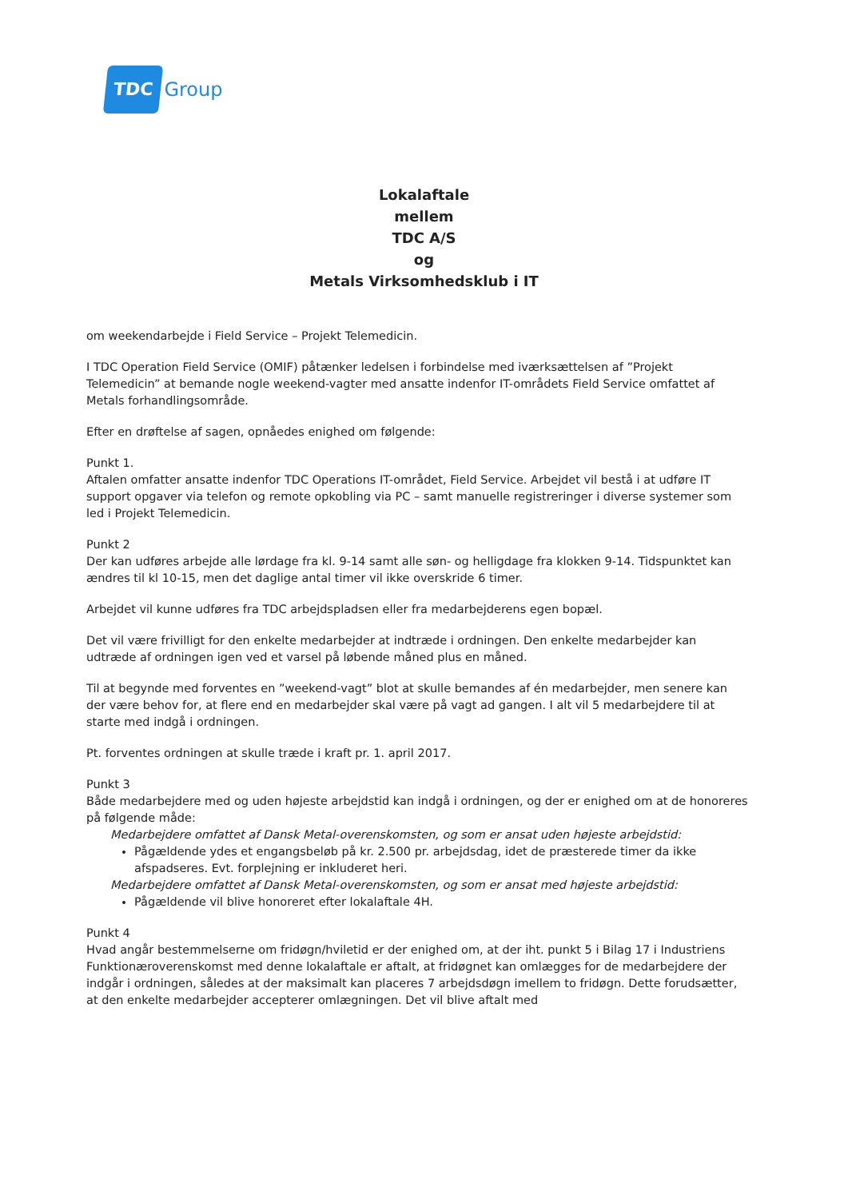TDC Group
Lokalaftale
mellem
TDC A/S
og
Metals Virksomhedsklub i IT
om weekendarbejde i Field Service – Projekt Telemedicin.
I TDC Operation Field Service (OMIF) påtænker ledelsen i forbindelse med iværksættelsen af ”Projekt Telemedicin” at bemande nogle weekend-vagter med ansatte indenfor IT-områdets Field Service omfattet af Metals forhandlingsområde.
Efter en drøftelse af sagen, opnåedes enighed om følgende:
Punkt 1.
Aftalen omfatter ansatte indenfor TDC Operations IT-området, Field Service. Arbejdet vil bestå i at udføre IT support opgaver via telefon og remote opkobling via PC – samt manuelle registreringer i diverse systemer som led i Projekt Telemedicin.
Punkt 2
Der kan udføres arbejde alle lørdage fra kl. 9-14 samt alle søn- og helligdage fra klokken 9-14. Tidspunktet kan ændres til kl 10-15, men det daglige antal timer vil ikke overskride 6 timer.
Arbejdet vil kunne udføres fra TDC arbejdspladsen eller fra medarbejderens egen bopæl.
Det vil være frivilligt for den enkelte medarbejder at indtræde i ordningen. Den enkelte medarbejder kan udtræde af ordningen igen ved et varsel på løbende måned plus en måned.
Til at begynde med forventes en ”weekend-vagt” blot at skulle bemandes af én medarbejder, men senere kan der være behov for, at flere end en medarbejder skal være på vagt ad gangen. I alt vil 5 medarbejdere til at starte med indgå i ordningen.
Pt. forventes ordningen at skulle træde i kraft pr. 1. april 2017.
Punkt 3
Både medarbejdere med og uden højeste arbejdstid kan indgå i ordningen, og der er enighed om at de honoreres på følgende måde:
Medarbejdere omfattet af Dansk Metal-overenskomsten, og som er ansat uden højeste arbejdstid:
Pågældende ydes et engangsbeløb på kr. 2.500 pr. arbejdsdag, idet de præsterede timer da ikke afspadseres. Evt. forplejning er inkluderet heri.
Medarbejdere omfattet af Dansk Metal-overenskomsten, og som er ansat med højeste arbejdstid:
Pågældende vil blive honoreret efter lokalaftale 4H.
Punkt 4
Hvad angår bestemmelserne om fridøgn/hviletid er der enighed om, at der iht. punkt 5 i Bilag 17 i Industriens Funktionæroverenskomst med denne lokalaftale er aftalt, at fridøgnet kan omlægges for de medarbejdere der indgår i ordningen, således at der maksimalt kan placeres 7 arbejdsdøgn imellem to fridøgn. Dette forudsætter, at den enkelte medarbejder accepterer omlægningen. Det vil blive aftalt med